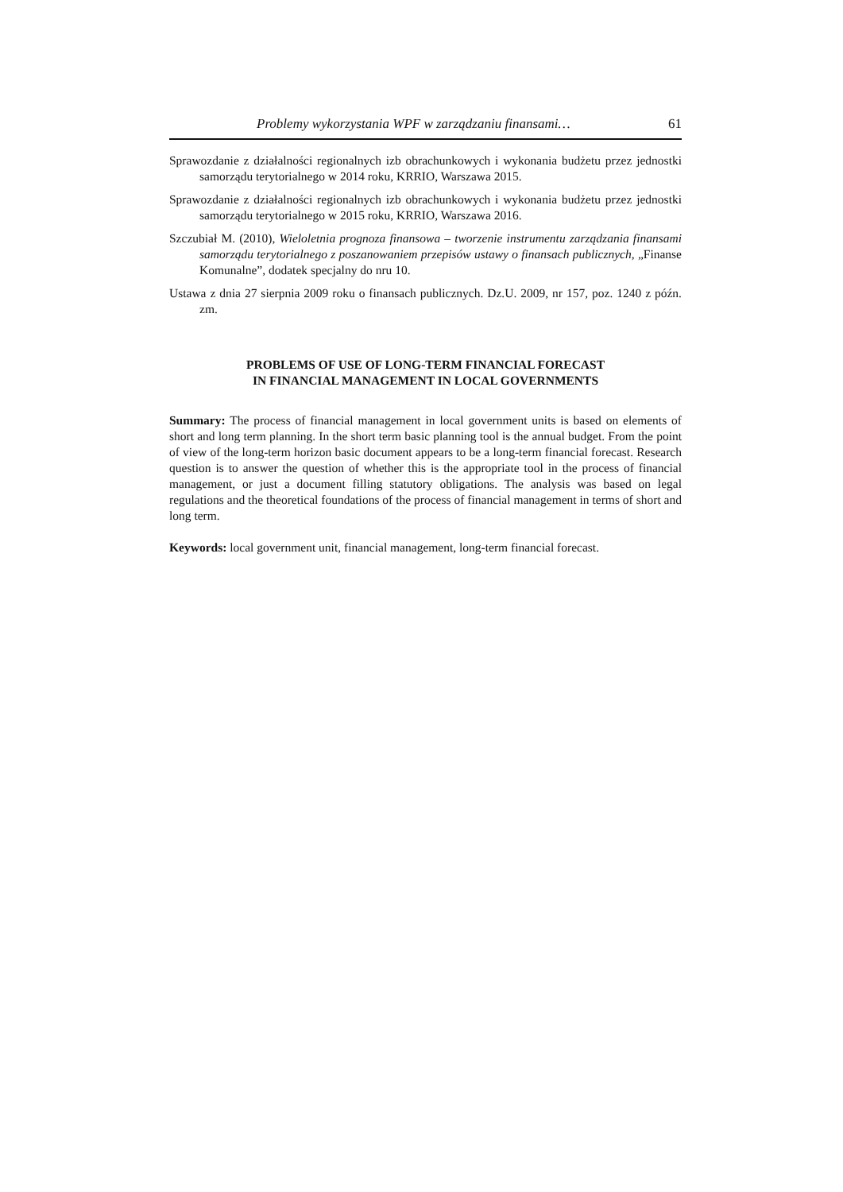Problemy wykorzystania WPF w zarządzaniu finansami… 61
Sprawozdanie z działalności regionalnych izb obrachunkowych i wykonania budżetu przez jednostki samorządu terytorialnego w 2014 roku, KRRIO, Warszawa 2015.
Sprawozdanie z działalności regionalnych izb obrachunkowych i wykonania budżetu przez jednostki samorządu terytorialnego w 2015 roku, KRRIO, Warszawa 2016.
Szczubiał M. (2010), Wieloletnia prognoza finansowa – tworzenie instrumentu zarządzania finansami samorządu terytorialnego z poszanowaniem przepisów ustawy o finansach publicznych, „Finanse Komunalne”, dodatek specjalny do nru 10.
Ustawa z dnia 27 sierpnia 2009 roku o finansach publicznych. Dz.U. 2009, nr 157, poz. 1240 z późn. zm.
PROBLEMS OF USE OF LONG-TERM FINANCIAL FORECAST
IN FINANCIAL MANAGEMENT IN LOCAL GOVERNMENTS
Summary: The process of financial management in local government units is based on elements of short and long term planning. In the short term basic planning tool is the annual budget. From the point of view of the long-term horizon basic document appears to be a long-term financial forecast. Research question is to answer the question of whether this is the appropriate tool in the process of financial management, or just a document filling statutory obligations. The analysis was based on legal regulations and the theoretical foundations of the process of financial management in terms of short and long term.
Keywords: local government unit, financial management, long-term financial forecast.